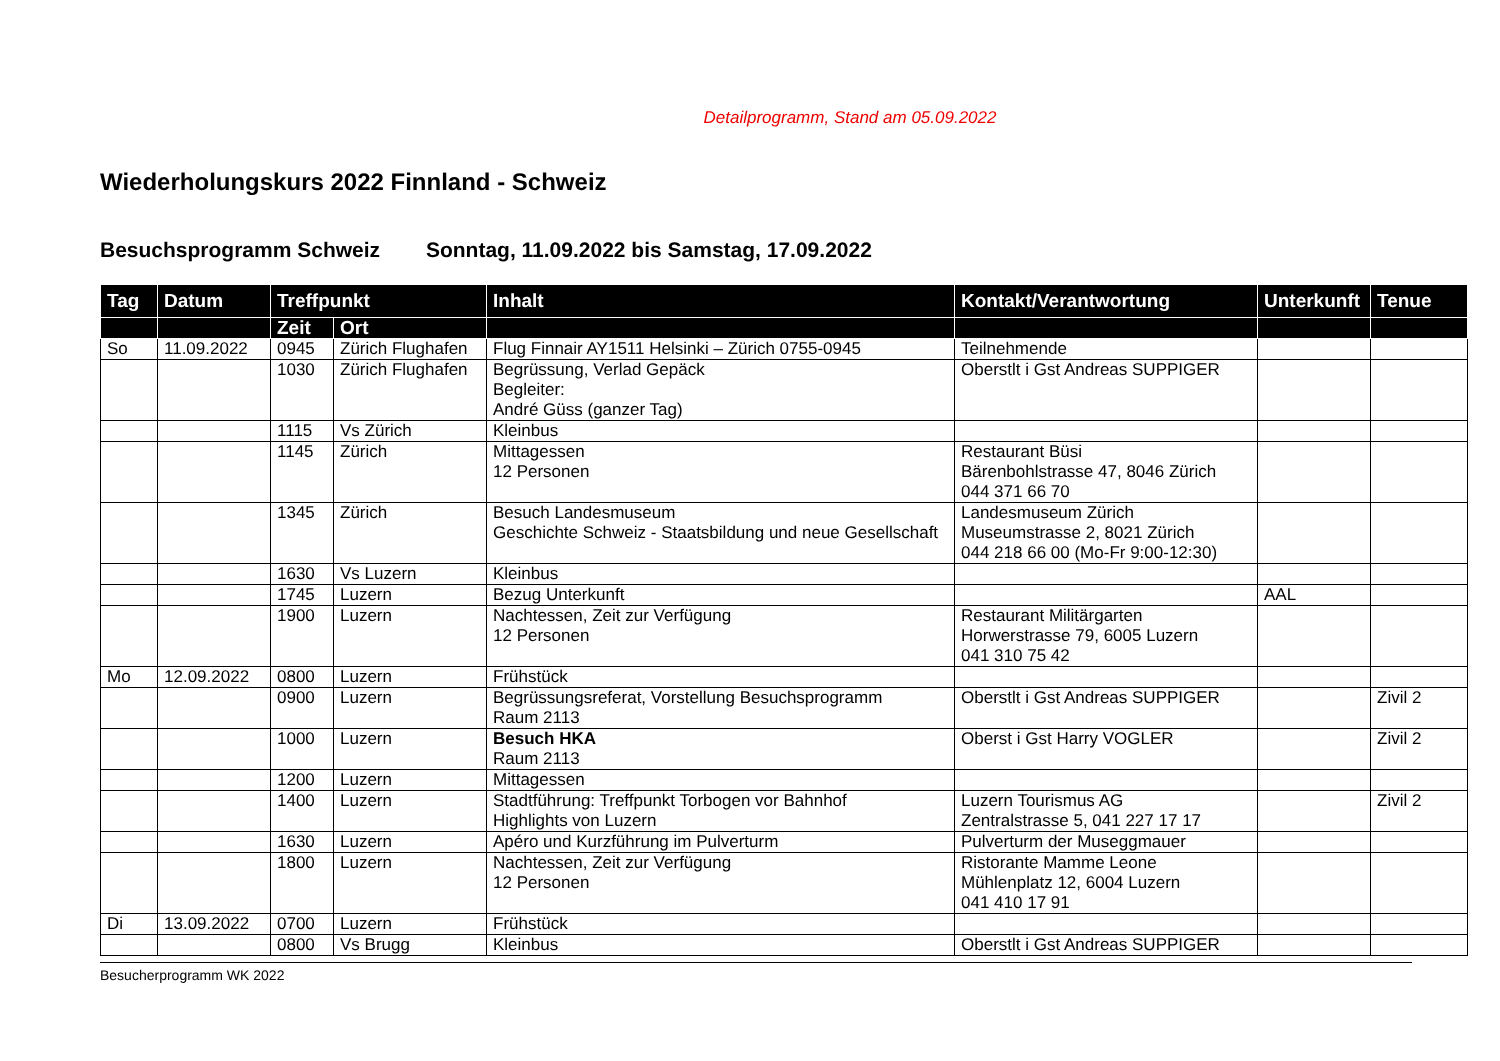Detailprogramm, Stand am 05.09.2022
Wiederholungskurs 2022 Finnland - Schweiz
Besuchsprogramm Schweiz Sonntag, 11.09.2022 bis Samstag, 17.09.2022
| Tag | Datum | Treffpunkt | | Inhalt | Kontakt/Verantwortung | Unterkunft | Tenue |
| --- | --- | --- | --- | --- | --- | --- | --- |
| | | Zeit | Ort | | | | |
| So | 11.09.2022 | 0945 | Zürich Flughafen | Flug Finnair AY1511 Helsinki – Zürich 0755-0945 | Teilnehmende | | |
| | | 1030 | Zürich Flughafen | Begrüssung, Verlad Gepäck Begleiter: André Güss (ganzer Tag) | Oberstlt i Gst Andreas SUPPIGER | | |
| | | 1115 | Vs Zürich | Kleinbus | | | |
| | | 1145 | Zürich | Mittagessen 12 Personen | Restaurant Büsi Bärenbohlstrasse 47, 8046 Zürich 044 371 66 70 | | |
| | | 1345 | Zürich | Besuch Landesmuseum Geschichte Schweiz - Staatsbildung und neue Gesellschaft | Landesmuseum Zürich Museumstrasse 2, 8021 Zürich 044 218 66 00 (Mo-Fr 9:00-12:30) | | |
| | | 1630 | Vs Luzern | Kleinbus | | | |
| | | 1745 | Luzern | Bezug Unterkunft | | AAL | |
| | | 1900 | Luzern | Nachtessen, Zeit zur Verfügung 12 Personen | Restaurant Militärgarten Horwerstrasse 79, 6005 Luzern 041 310 75 42 | | |
| Mo | 12.09.2022 | 0800 | Luzern | Frühstück | | | |
| | | 0900 | Luzern | Begrüssungsreferat, Vorstellung Besuchsprogramm Raum 2113 | Oberstlt i Gst Andreas SUPPIGER | | Zivil 2 |
| | | 1000 | Luzern | Besuch HKA Raum 2113 | Oberst i Gst Harry VOGLER | | Zivil 2 |
| | | 1200 | Luzern | Mittagessen | | | |
| | | 1400 | Luzern | Stadtführung: Treffpunkt Torbogen vor Bahnhof Highlights von Luzern | Luzern Tourismus AG Zentralstrasse 5, 041 227 17 17 | | Zivil 2 |
| | | 1630 | Luzern | Apéro und Kurzführung im Pulverturm | Pulverturm der Museggmauer | | |
| | | 1800 | Luzern | Nachtessen, Zeit zur Verfügung 12 Personen | Ristorante Mamme Leone Mühlenplatz 12, 6004 Luzern 041 410 17 91 | | |
| Di | 13.09.2022 | 0700 | Luzern | Frühstück | | | |
| | | 0800 | Vs Brugg | Kleinbus | Oberstlt i Gst Andreas SUPPIGER | | |
Besucherprogramm WK 2022